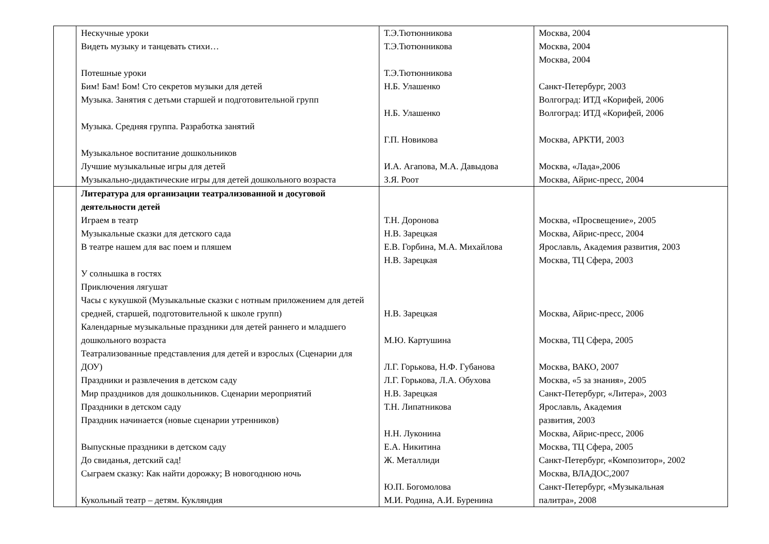| | Нескучные уроки Видеть музыку и танцевать стихи… Потешные уроки Бим! Бам! Бом! Сто секретов музыки для детей Музыка. Занятия с детьми старшей и подготовительной групп Музыка. Средняя группа. Разработка занятий Музыкальное воспитание дошкольников Лучшие музыкальные игры для детей Музыкально-дидактические игры для детей дошкольного возраста | Т.Э.Тютюнникова Т.Э.Тютюнникова Т.Э.Тютюнникова Н.Б. Улашенко Н.Б. Улашенко Г.П. Новикова И.А. Агапова, М.А. Давыдова З.Я. Роот | Москва, 2004 Москва, 2004 Москва, 2004 Санкт-Петербург, 2003 Волгоград: ИТД «Корифей, 2006 Волгоград: ИТД «Корифей, 2006 Москва, АРКТИ, 2003 Москва, «Лада»,2006 Москва, Айрис-пресс, 2004 |
| | Литература для организации театрализованной и досуговой деятельности детей Играем в театр Музыкальные сказки для детского сада В театре нашем для вас поем и пляшем У солнышка в гостях Приключения лягушат Часы с кукушкой (Музыкальные сказки с нотным приложением для детей средней, старшей, подготовительной к школе групп) Календарные музыкальные праздники для детей раннего и младшего дошкольного возраста Театрализованные представления для детей и взрослых (Сценарии для ДОУ) Праздники и развлечения в детском саду Мир праздников для дошкольников. Сценарии мероприятий Праздники в детском саду Праздник начинается (новые сценарии утренников) Выпускные праздники в детском саду До свиданья, детский сад! Сыграем сказку: Как найти дорожку; В новогоднюю ночь Кукольный театр – детям. Кукляндия | Т.Н. Доронова Н.В. Зарецкая Е.В. Горбина, М.А. Михайлова Н.В. Зарецкая Н.В. Зарецкая М.Ю. Картушина Л.Г. Горькова, Н.Ф. Губанова Л.Г. Горькова, Л.А. Обухова Н.В. Зарецкая Т.Н. Липатникова Н.Н. Луконина Е.А. Никитина Ж. Металлиди Ю.П. Богомолова М.И. Родина, А.И. Буренина | Москва, «Просвещение», 2005 Москва, Айрис-пресс, 2004 Ярославль, Академия развития, 2003 Москва, ТЦ Сфера, 2003 Москва, Айрис-пресс, 2006 Москва, ТЦ Сфера, 2005 Москва, ВАКО, 2007 Москва, «5 за знания», 2005 Санкт-Петербург, «Литера», 2003 Ярославль, Академия развития, 2003 Москва, Айрис-пресс, 2006 Москва, ТЦ Сфера, 2005 Санкт-Петербург, «Композитор», 2002 Москва, ВЛАДОС,2007 Санкт-Петербург, «Музыкальная палитра», 2008 |